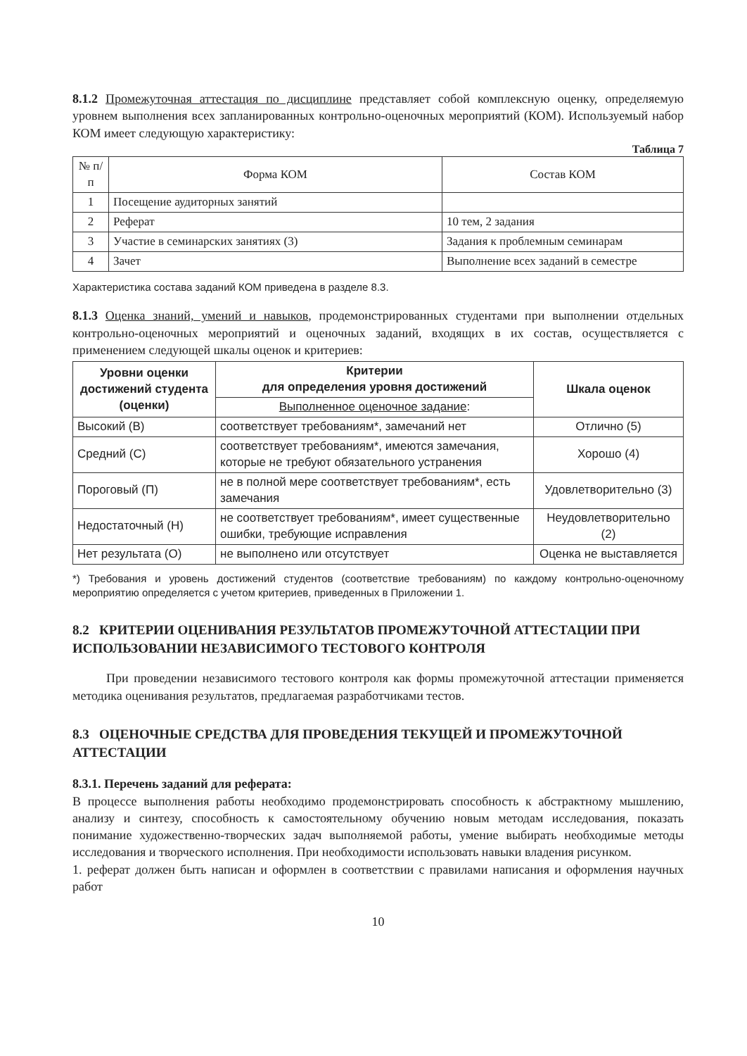8.1.2 Промежуточная аттестация по дисциплине представляет собой комплексную оценку, определяемую уровнем выполнения всех запланированных контрольно-оценочных мероприятий (КОМ). Используемый набор КОМ имеет следующую характеристику:
Таблица 7
| № п/п | Форма КОМ | Состав КОМ |
| --- | --- | --- |
| 1 | Посещение аудиторных занятий | |
| 2 | Реферат | 10 тем, 2 задания |
| 3 | Участие в семинарских занятиях (3) | Задания к проблемным семинарам |
| 4 | Зачет | Выполнение всех заданий в семестре |
Характеристика состава заданий КОМ приведена в разделе 8.3.
8.1.3 Оценка знаний, умений и навыков, продемонстрированных студентами при выполнении отдельных контрольно-оценочных мероприятий и оценочных заданий, входящих в их состав, осуществляется с применением следующей шкалы оценок и критериев:
| Уровни оценки достижений студента (оценки) | Критерии для определения уровня достижений | Шкала оценок |
| --- | --- | --- |
| | Выполненное оценочное задание : | |
| Высокий (В) | соответствует требованиям*, замечаний нет | Отлично (5) |
| Средний (С) | соответствует требованиям*, имеются замечания, которые не требуют обязательного устранения | Хорошо (4) |
| Пороговый (П) | не в полной мере соответствует требованиям*, есть замечания | Удовлетворительно (3) |
| Недостаточный (Н) | не соответствует требованиям*, имеет существенные ошибки, требующие исправления | Неудовлетворительно (2) |
| Нет результата (О) | не выполнено или отсутствует | Оценка не выставляется |
*) Требования и уровень достижений студентов (соответствие требованиям) по каждому контрольно-оценочному мероприятию определяется с учетом критериев, приведенных в Приложении 1.
8.2 КРИТЕРИИ ОЦЕНИВАНИЯ РЕЗУЛЬТАТОВ ПРОМЕЖУТОЧНОЙ АТТЕСТАЦИИ ПРИ ИСПОЛЬЗОВАНИИ НЕЗАВИСИМОГО ТЕСТОВОГО КОНТРОЛЯ
При проведении независимого тестового контроля как формы промежуточной аттестации применяется методика оценивания результатов, предлагаемая разработчиками тестов.
8.3 ОЦЕНОЧНЫЕ СРЕДСТВА ДЛЯ ПРОВЕДЕНИЯ ТЕКУЩЕЙ И ПРОМЕЖУТОЧНОЙ АТТЕСТАЦИИ
8.3.1. Перечень заданий для реферата:
В процессе выполнения работы необходимо продемонстрировать способность к абстрактному мышлению, анализу и синтезу, способность к самостоятельному обучению новым методам исследования, показать понимание художественно-творческих задач выполняемой работы, умение выбирать необходимые методы исследования и творческого исполнения. При необходимости использовать навыки владения рисунком.
1. реферат должен быть написан и оформлен в соответствии с правилами написания и оформления научных работ
10